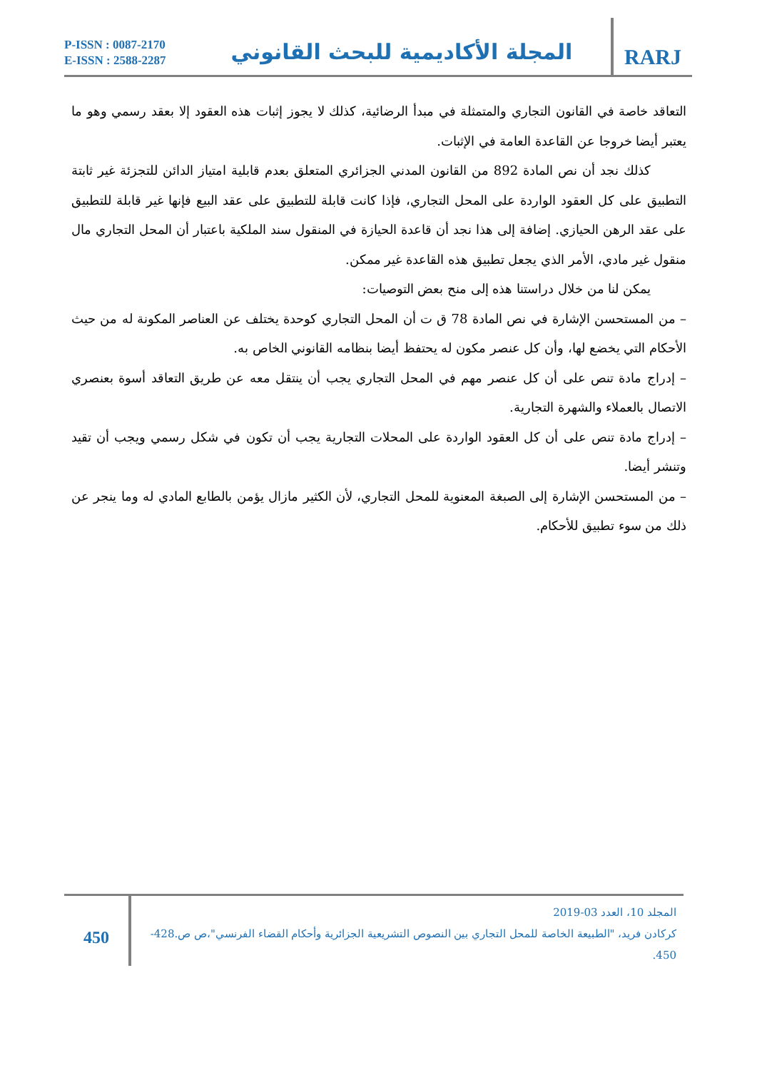P-ISSN : 0087-2170
E-ISSN : 2588-2287
المجلة الأكاديمية للبحث القانوني
RARJ
التعاقد خاصة في القانون التجاري والمتمثلة في مبدأ الرضائية، كذلك لا يجوز إثبات هذه العقود إلا بعقد رسمي وهو ما يعتبر أيضا خروجا عن القاعدة العامة في الإثبات.
كذلك نجد أن نص المادة 892 من القانون المدني الجزائري المتعلق بعدم قابلية امتياز الدائن للتجزئة غير ثابتة التطبيق على كل العقود الواردة على المحل التجاري، فإذا كانت قابلة للتطبيق على عقد البيع فإنها غير قابلة للتطبيق على عقد الرهن الحيازي. إضافة إلى هذا نجد أن قاعدة الحيازة في المنقول سند الملكية باعتبار أن المحل التجاري مال منقول غير مادي، الأمر الذي يجعل تطبيق هذه القاعدة غير ممكن.
يمكن لنا من خلال دراستنا هذه إلى منح بعض التوصيات:
– من المستحسن الإشارة في نص المادة 78 ق ت أن المحل التجاري كوحدة يختلف عن العناصر المكونة له من حيث الأحكام التي يخضع لها، وأن كل عنصر مكون له يحتفظ أيضا بنظامه القانوني الخاص به.
– إدراج مادة تنص على أن كل عنصر مهم في المحل التجاري يجب أن ينتقل معه عن طريق التعاقد أسوة بعنصري الاتصال بالعملاء والشهرة التجارية.
– إدراج مادة تنص على أن كل العقود الواردة على المحلات التجارية يجب أن تكون في شكل رسمي ويجب أن تقيد وتنشر أيضا.
– من المستحسن الإشارة إلى الصبغة المعنوية للمحل التجاري، لأن الكثير مازال يؤمن بالطابع المادي له وما ينجر عن ذلك من سوء تطبيق للأحكام.
450
المجلد 10، العدد 03-2019
كركادن فريد، "الطبيعة الخاصة للمحل التجاري بين النصوص التشريعية الجزائرية وأحكام القضاء الفرنسي"،ص ص.428-450.